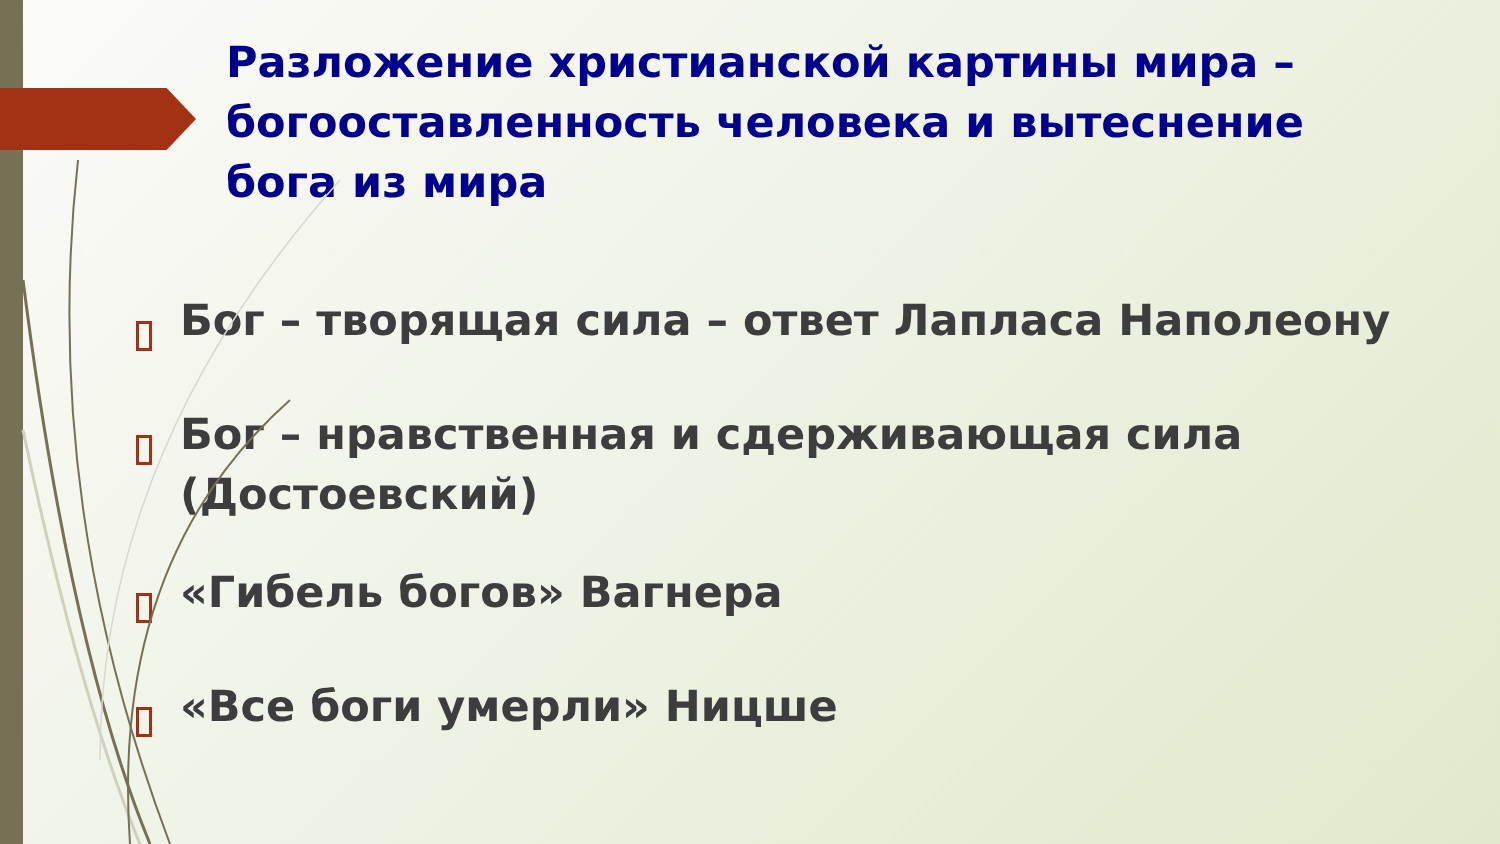Разложение христианской картины мира – богооставленность человека и вытеснение бога из мира
Бог – творящая сила – ответ Лапласа Наполеону
Бог – нравственная и сдерживающая сила (Достоевский)
«Гибель богов» Вагнера
«Все боги умерли» Ницше